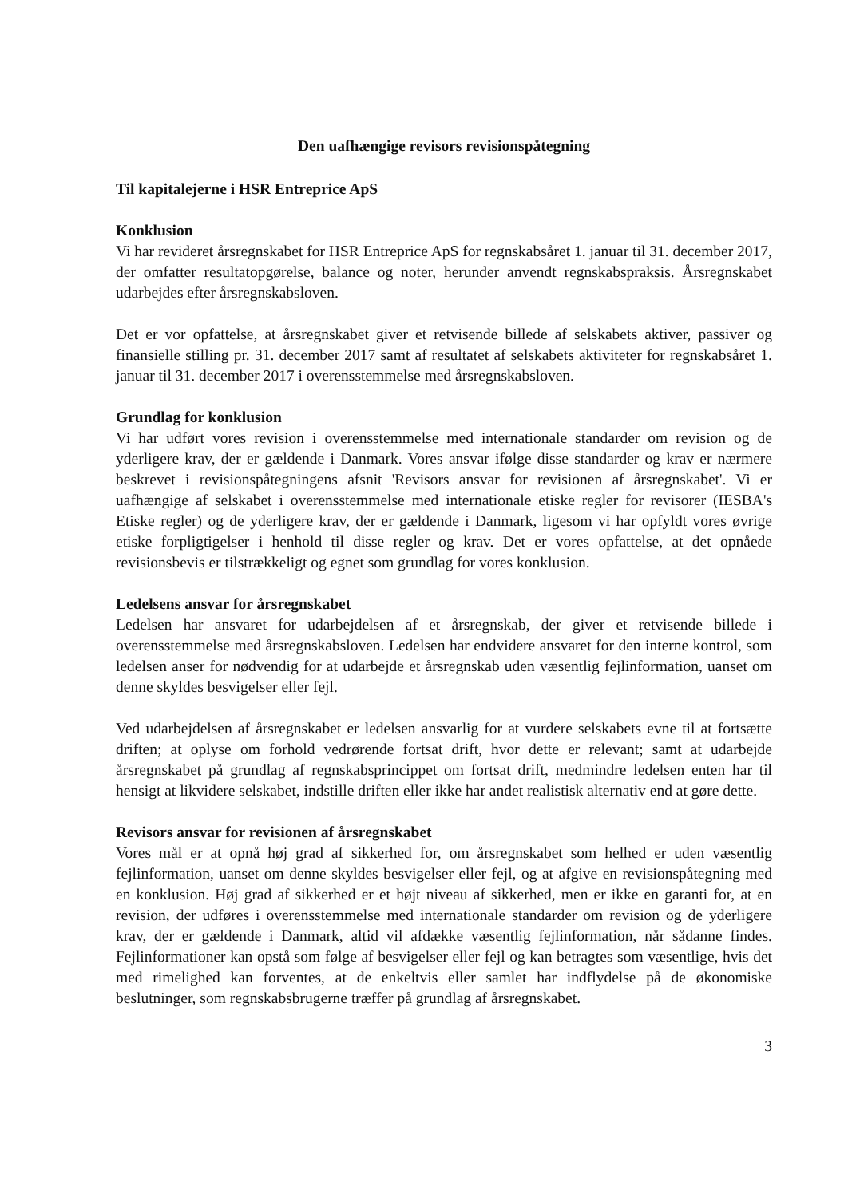Den uafhængige revisors revisionspåtegning
Til kapitalejerne i HSR Entreprice ApS
Konklusion
Vi har revideret årsregnskabet for HSR Entreprice ApS for regnskabsåret 1. januar til 31. december 2017, der omfatter resultatopgørelse, balance og noter, herunder anvendt regnskabspraksis. Årsregnskabet udarbejdes efter årsregnskabsloven.
Det er vor opfattelse, at årsregnskabet giver et retvisende billede af selskabets aktiver, passiver og finansielle stilling pr. 31. december 2017 samt af resultatet af selskabets aktiviteter for regnskabsåret 1. januar til 31. december 2017 i overensstemmelse med årsregnskabsloven.
Grundlag for konklusion
Vi har udført vores revision i overensstemmelse med internationale standarder om revision og de yderligere krav, der er gældende i Danmark. Vores ansvar ifølge disse standarder og krav er nærmere beskrevet i revisionspåtegningens afsnit 'Revisors ansvar for revisionen af årsregnskabet'. Vi er uafhængige af selskabet i overensstemmelse med internationale etiske regler for revisorer (IESBA's Etiske regler) og de yderligere krav, der er gældende i Danmark, ligesom vi har opfyldt vores øvrige etiske forpligtigelser i henhold til disse regler og krav. Det er vores opfattelse, at det opnåede revisionsbevis er tilstrækkeligt og egnet som grundlag for vores konklusion.
Ledelsens ansvar for årsregnskabet
Ledelsen har ansvaret for udarbejdelsen af et årsregnskab, der giver et retvisende billede i overensstemmelse med årsregnskabsloven. Ledelsen har endvidere ansvaret for den interne kontrol, som ledelsen anser for nødvendig for at udarbejde et årsregnskab uden væsentlig fejlinformation, uanset om denne skyldes besvigelser eller fejl.
Ved udarbejdelsen af årsregnskabet er ledelsen ansvarlig for at vurdere selskabets evne til at fortsætte driften; at oplyse om forhold vedrørende fortsat drift, hvor dette er relevant; samt at udarbejde årsregnskabet på grundlag af regnskabsprincippet om fortsat drift, medmindre ledelsen enten har til hensigt at likvidere selskabet, indstille driften eller ikke har andet realistisk alternativ end at gøre dette.
Revisors ansvar for revisionen af årsregnskabet
Vores mål er at opnå høj grad af sikkerhed for, om årsregnskabet som helhed er uden væsentlig fejlinformation, uanset om denne skyldes besvigelser eller fejl, og at afgive en revisionspåtegning med en konklusion. Høj grad af sikkerhed er et højt niveau af sikkerhed, men er ikke en garanti for, at en revision, der udføres i overensstemmelse med internationale standarder om revision og de yderligere krav, der er gældende i Danmark, altid vil afdække væsentlig fejlinformation, når sådanne findes. Fejlinformationer kan opstå som følge af besvigelser eller fejl og kan betragtes som væsentlige, hvis det med rimelighed kan forventes, at de enkeltvis eller samlet har indflydelse på de økonomiske beslutninger, som regnskabsbrugerne træffer på grundlag af årsregnskabet.
3